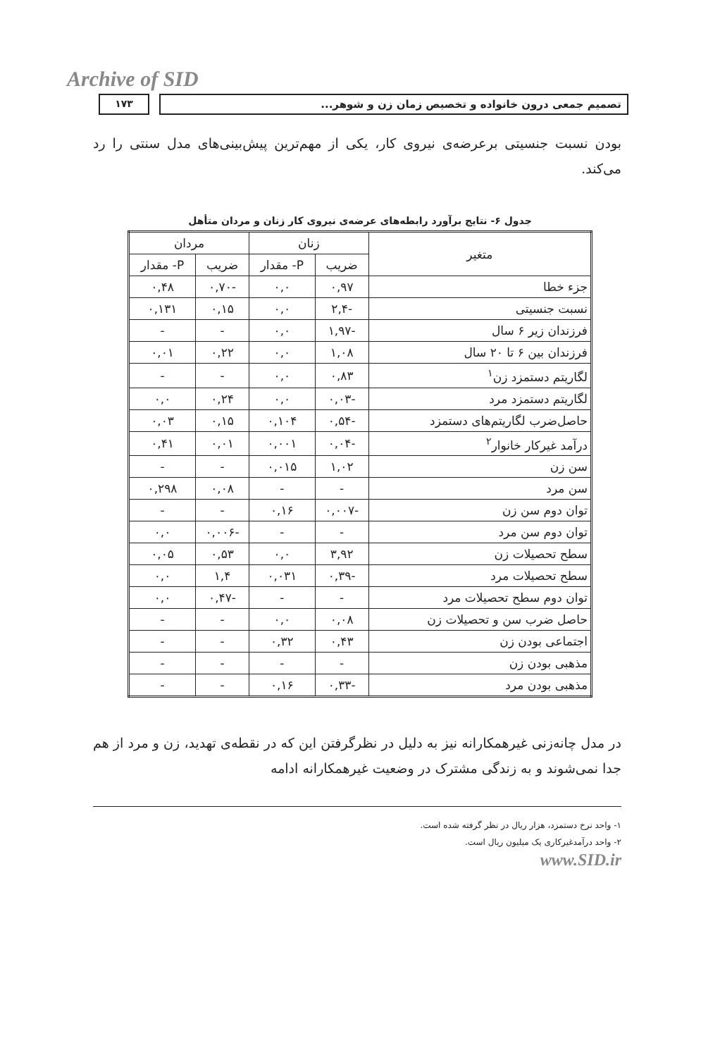Archive of SID
۱۷۳ تصمیم جمعی درون خانواده و تخصیص زمان زن و شوهر...
بودن نسبت جنسیتی برعرضه‌ی نیروی کار، یکی از مهم‌ترین پیش‌بینی‌های مدل سنتی را رد می‌کند.
جدول ۶- نتایج برآورد رابطه‌های عرضه‌ی نیروی کار زنان و مردان متأهل
| متغیر | زنان | | مردان | |
| --- | --- | --- | --- | --- |
| | ضریب | P- مقدار | ضریب | P- مقدار |
| جزء خطا | ۰,۹۷ | ۰,۰ | -۰,۷۰ | ۰,۴۸ |
| نسبت جنسیتی | -۲,۴ | ۰,۰ | ۰,۱۵ | ۰,۱۳۱ |
| فرزندان زیر ۶ سال | -۱,۹۷ | ۰,۰ | - | - |
| فرزندان بین ۶ تا ۲۰ سال | ۱,۰۸ | ۰,۰ | ۰,۲۲ | ۰,۰۱ |
| لگاریتم دستمزد زن<sup>۱</sup> | ۰,۸۳ | ۰,۰ | - | - |
| لگاریتم دستمزد مرد | -۰,۰۳ | ۰,۰ | ۰,۲۴ | ۰,۰ |
| حاصل‌ضرب لگاریتم‌های دستمزد | -۰,۵۴ | ۰,۱۰۴ | ۰,۱۵ | ۰,۰۳ |
| درآمد غیرکار خانوار<sup>۲</sup> | -۰,۰۴ | ۰,۰۰۱ | ۰,۰۱ | ۰,۴۱ |
| سن زن | ۱,۰۲ | ۰,۰۱۵ | - | - |
| سن مرد | - | - | ۰,۰۸ | ۰,۲۹۸ |
| توان دوم سن زن | -۰,۰۰۷ | ۰,۱۶ | - | - |
| توان دوم سن مرد | - | - | -۰,۰۰۶ | ۰,۰ |
| سطح تحصیلات زن | ۳,۹۲ | ۰,۰ | ۰,۵۳ | ۰,۰۵ |
| سطح تحصیلات مرد | -۰,۳۹ | ۰,۰۳۱ | ۱,۴ | ۰,۰ |
| توان دوم سطح تحصیلات مرد | - | - | -۰,۴۷ | ۰,۰ |
| حاصل ضرب سن و تحصیلات زن | ۰,۰۸ | ۰,۰ | - | - |
| اجتماعی بودن زن | ۰,۴۳ | ۰,۳۲ | - | - |
| مذهبی بودن زن | - | - | - | - |
| مذهبی بودن مرد | -۰,۳۳ | ۰,۱۶ | - | - |
در مدل چانه‌زنی غیرهمکارانه نیز به دلیل در نظرگرفتن این که در نقطه‌ی تهدید، زن و مرد از هم جدا نمی‌شوند و به زندگی مشترک در وضعیت غیرهمکارانه ادامه
۱- واحد نرخ دستمزد، هزار ریال در نظر گرفته شده است.
۲- واحد درآمدغیرکاری یک میلیون ریال است.
www.SID.ir